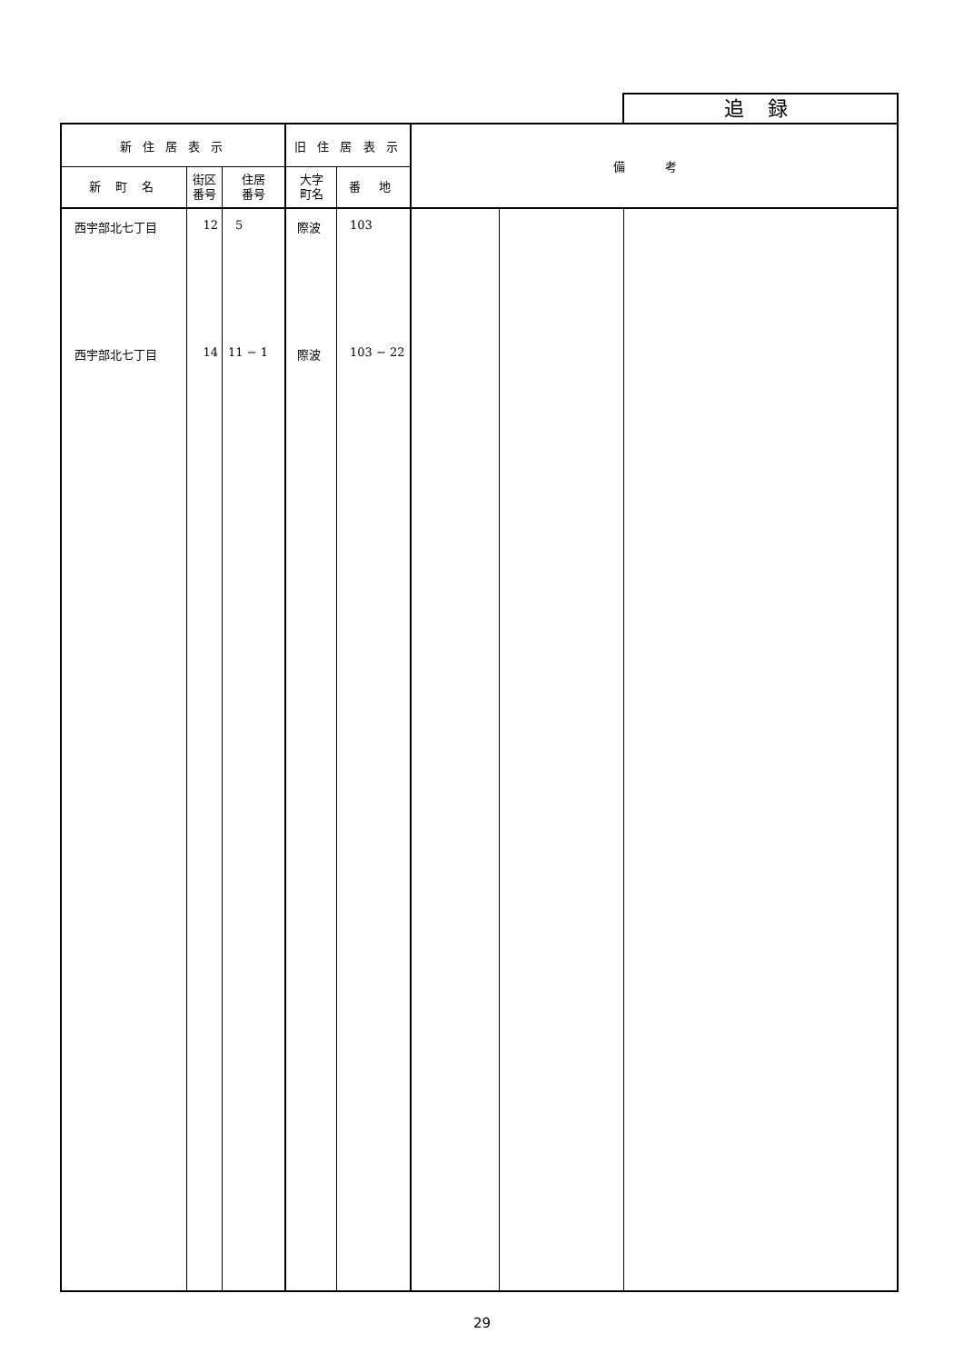追 録
| 新 住 居 表 示 | | | 旧 住 居 表 示 | | 備 考 | | |
| --- | --- | --- | --- | --- | --- | --- | --- |
| 新 町 名 | 街区 番号 | 住居 番号 | 大字 町名 | 番 地 | | | |
| 西宇部北七丁目 | 12 | 5 | 際波 | 103 | | | |
| 西宇部北七丁目 | 14 | 11 − 1 | 際波 | 103 − 22 | | | |
29